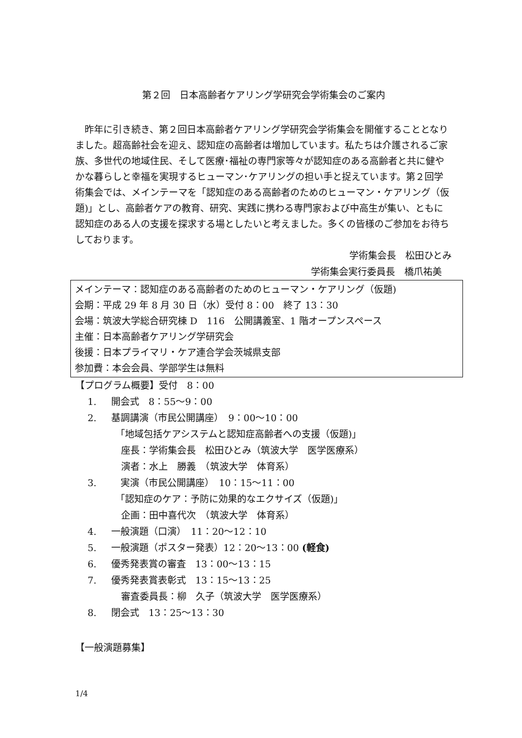第２回　日本高齢者ケアリング学研究会学術集会のご案内
　昨年に引き続き、第２回日本高齢者ケアリング学研究会学術集会を開催することとなりました。超高齢社会を迎え、認知症の高齢者は増加しています。私たちは介護されるご家族、多世代の地域住民、そして医療･福祉の専門家等々が認知症のある高齢者と共に健やかな暮らしと幸福を実現するヒューマン･ケアリングの担い手と捉えています。第２回学術集会では、メインテーマを「認知症のある高齢者のためのヒューマン・ケアリング（仮題)」とし、高齢者ケアの教育、研究、実践に携わる専門家および中高生が集い、ともに認知症のある人の支援を探求する場としたいと考えました。多くの皆様のご参加をお待ちしております。
学術集会長　松田ひとみ
学術集会実行委員長　橋爪祐美
メインテーマ：認知症のある高齢者のためのヒューマン・ケアリング（仮題)
会期：平成 29 年 8 月 30 日（水）受付 8：00　終了 13：30
会場：筑波大学総合研究棟 D　116　公開講義室、1 階オープンスペース
主催：日本高齢者ケアリング学研究会
後援：日本プライマリ・ケア連合学会茨城県支部
参加費：本会会員、学部学生は無料
【プログラム概要】受付　8：00
1. 開会式　8：55～9：00
2. 基調講演（市民公開講座）　9：00～10：00
「地域包括ケアシステムと認知症高齢者への支援（仮題)」
座長：学術集会長　松田ひとみ（筑波大学　医学医療系）
演者：水上　勝義　（筑波大学　体育系）
3.　実演（市民公開講座）　10：15～11：00
「認知症のケア：予防に効果的なエクサイズ（仮題)」
企画：田中喜代次　（筑波大学　体育系）
4. 一般演題（口演）　11：20～12：10
5. 一般演題（ポスター発表）12：20～13：00 (軽食)
6. 優秀発表賞の審査　13：00～13：15
7. 優秀発表賞表彰式　13：15～13：25
審査委員長：柳　久子（筑波大学　医学医療系）
8. 閉会式　13：25～13：30
【一般演題募集】
1/4